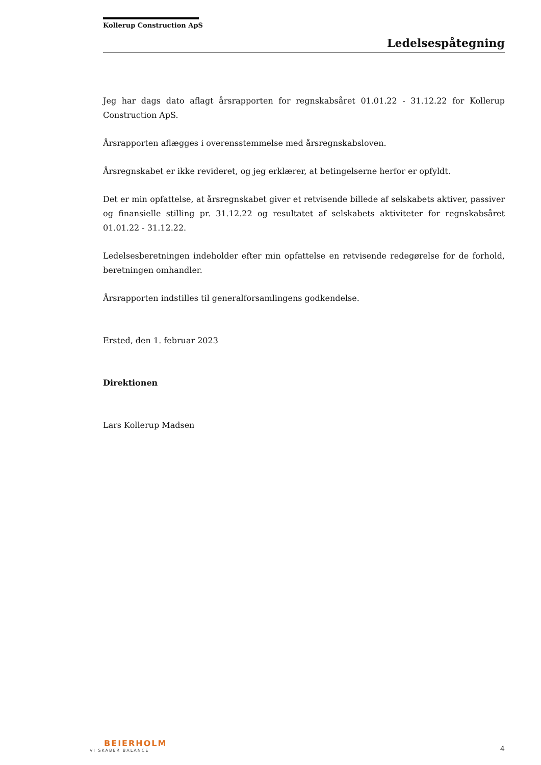Kollerup Construction ApS
Ledelsespåtegning
Jeg har dags dato aflagt årsrapporten for regnskabsåret 01.01.22 - 31.12.22 for Kollerup Construction ApS.
Årsrapporten aflægges i overensstemmelse med årsregnskabsloven.
Årsregnskabet er ikke revideret, og jeg erklærer, at betingelserne herfor er opfyldt.
Det er min opfattelse, at årsregnskabet giver et retvisende billede af selskabets aktiver, passiver og finansielle stilling pr. 31.12.22 og resultatet af selskabets aktiviteter for regnskabsåret 01.01.22 - 31.12.22.
Ledelsesberetningen indeholder efter min opfattelse en retvisende redegørelse for de forhold, beretningen omhandler.
Årsrapporten indstilles til generalforsamlingens godkendelse.
Ersted, den 1. februar 2023
Direktionen
Lars Kollerup Madsen
BEIERHOLM
VI SKABER BALANCE
4